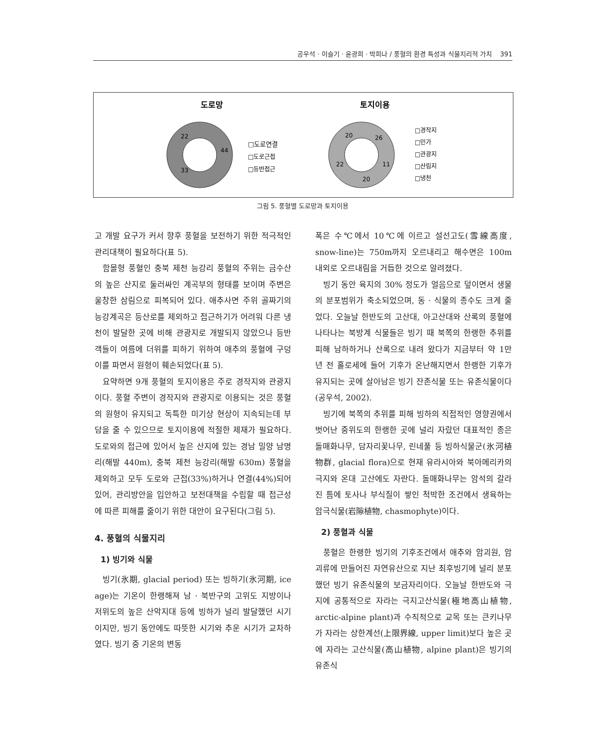공우석 · 이슬기 · 윤광희 · 박희나 / 풍혈의 환경 특성과 식물지리적 가치 391
도로망
토지이용
44
33
22
□도로연결
□도로근접
□등반접근
26
11
20
22
20
□경작지
□민가
□관광지
□산림지
□냉천
그림 5. 풍혈별 도로망과 토지이용
고 개발 요구가 커서 향후 풍혈을 보전하기 위한 적극적인 관리대책이 필요하다(표 5).
함몰형 풍혈인 충북 제천 능강리 풍혈의 주위는 금수산의 높은 산지로 둘러싸인 계곡부의 형태를 보이며 주변은 울창한 삼림으로 피복되어 있다. 애추사면 주위 골짜기의 능강계곡은 등산로를 제외하고 접근하기가 어려워 다른 냉천이 발달한 곳에 비해 관광지로 개발되지 않았으나 등반객들이 여름에 더위를 피하기 위하여 애추의 풍혈에 구덩이를 파면서 원형이 훼손되었다(표 5).
요약하면 9개 풍혈의 토지이용은 주로 경작지와 관광지이다. 풍혈 주변이 경작지와 관광지로 이용되는 것은 풍혈의 원형이 유지되고 독특한 미기상 현상이 지속되는데 부담을 줄 수 있으므로 토지이용에 적절한 제재가 필요하다. 도로와의 접근에 있어서 높은 산지에 있는 경남 밀양 남명리(해발 440m), 충북 제천 능강리(해발 630m) 풍혈을 제외하고 모두 도로와 근접(33%)하거나 연결(44%)되어 있어, 관리방안을 입안하고 보전대책을 수립할 때 접근성에 따른 피해를 줄이기 위한 대안이 요구된다(그림 5).
4. 풍혈의 식물지리
1) 빙기와 식물
빙기(氷期, glacial period) 또는 빙하기(氷河期, ice age)는 기온이 한랭해져 남 · 북반구의 고위도 지방이나 저위도의 높은 산악지대 등에 빙하가 널리 발달했던 시기이지만, 빙기 동안에도 따뜻한 시기와 추운 시기가 교차하였다. 빙기 중 기온의 변동
폭은 수℃에서 10℃에 이르고 설선고도(雪線高度, snow-line)는 750m까지 오르내리고 해수면은 100m 내외로 오르내림을 거듭한 것으로 알려졌다.
빙기 동안 육지의 30% 정도가 얼음으로 덮이면서 생물의 분포범위가 축소되었으며, 동 · 식물의 종수도 크게 줄었다. 오늘날 한반도의 고산대, 아고산대와 산록의 풍혈에 나타나는 북방계 식물들은 빙기 때 북쪽의 한랭한 추위를 피해 남하하거나 산록으로 내려 왔다가 지금부터 약 1만 년 전 홀로세에 들어 기후가 온난해지면서 한랭한 기후가 유지되는 곳에 살아남은 빙기 잔존식물 또는 유존식물이다(공우석, 2002).
빙기에 북쪽의 추위를 피해 빙하의 직접적인 영향권에서 벗어난 중위도의 한랭한 곳에 널리 자랐던 대표적인 종은 돌매화나무, 담자리꽃나무, 린네풀 등 빙하식물군(氷河植物群, glacial flora)으로 현재 유라시아와 북아메리카의 극지와 온대 고산에도 자란다. 돌매화나무는 암석의 갈라진 틈에 토사나 부식질이 쌓인 척박한 조건에서 생육하는 암극식물(岩隙植物, chasmophyte)이다.
2) 풍혈과 식물
풍혈은 한랭한 빙기의 기후조건에서 애추와 암괴원, 암괴류에 만들어진 자연유산으로 지난 최후빙기에 널리 분포했던 빙기 유존식물의 보금자리이다. 오늘날 한반도와 극지에 공통적으로 자라는 극지고산식물(極地高山植物, arctic-alpine plant)과 수직적으로 교목 또는 큰키나무가 자라는 상한계선(上限界線, upper limit)보다 높은 곳에 자라는 고산식물(高山植物, alpine plant)은 빙기의 유존식